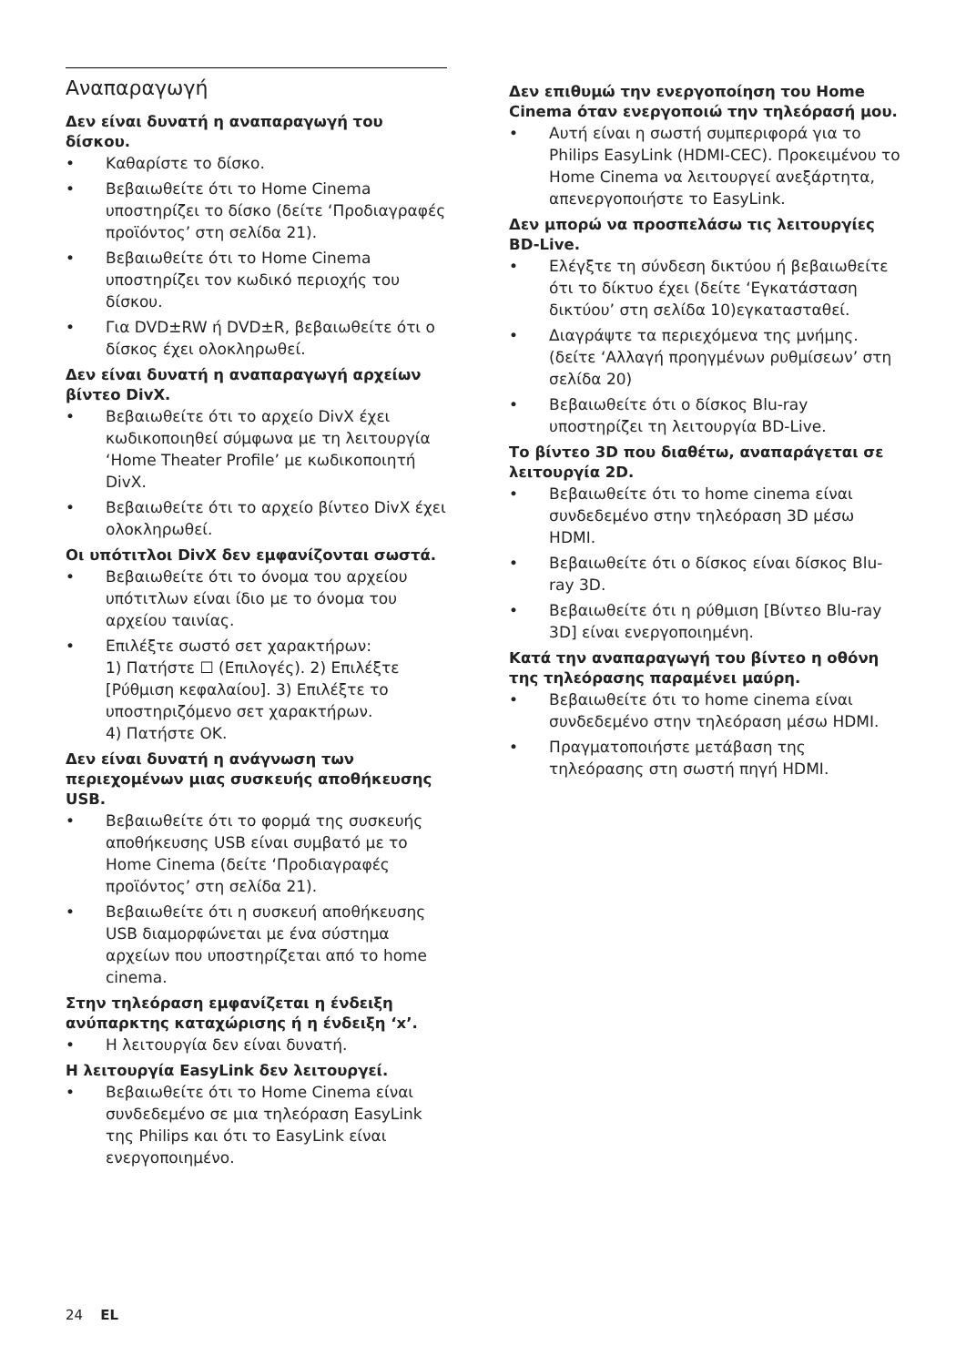Αναπαραγωγή
Δεν είναι δυνατή η αναπαραγωγή του δίσκου.
• Καθαρίστε το δίσκο.
• Βεβαιωθείτε ότι το Home Cinema υποστηρίζει το δίσκο (δείτε ‘Προδιαγραφές προϊόντος’ στη σελίδα 21).
• Βεβαιωθείτε ότι το Home Cinema υποστηρίζει τον κωδικό περιοχής του δίσκου.
• Για DVD±RW ή DVD±R, βεβαιωθείτε ότι ο δίσκος έχει ολοκληρωθεί.
Δεν είναι δυνατή η αναπαραγωγή αρχείων βίντεο DivX.
• Βεβαιωθείτε ότι το αρχείο DivX έχει κωδικοποιηθεί σύμφωνα με τη λειτουργία ‘Home Theater Profile’ με κωδικοποιητή DivX.
• Βεβαιωθείτε ότι το αρχείο βίντεο DivX έχει ολοκληρωθεί.
Οι υπότιτλοι DivX δεν εμφανίζονται σωστά.
• Βεβαιωθείτε ότι το όνομα του αρχείου υπότιτλων είναι ίδιο με το όνομα του αρχείου ταινίας.
• Επιλέξτε σωστό σετ χαρακτήρων:
1) Πατήστε ☐ (Επιλογές). 2) Επιλέξτε [Ρύθμιση κεφαλαίου]. 3) Επιλέξτε το υποστηριζόμενο σετ χαρακτήρων.
4) Πατήστε OK.
Δεν είναι δυνατή η ανάγνωση των περιεχομένων μιας συσκευής αποθήκευσης USB.
• Βεβαιωθείτε ότι το φορμά της συσκευής αποθήκευσης USB είναι συμβατό με το Home Cinema (δείτε ‘Προδιαγραφές προϊόντος’ στη σελίδα 21).
• Βεβαιωθείτε ότι η συσκευή αποθήκευσης USB διαμορφώνεται με ένα σύστημα αρχείων που υποστηρίζεται από το home cinema.
Στην τηλεόραση εμφανίζεται η ένδειξη ανύπαρκτης καταχώρισης ή η ένδειξη ‘x’.
• Η λειτουργία δεν είναι δυνατή.
Η λειτουργία EasyLink δεν λειτουργεί.
• Βεβαιωθείτε ότι το Home Cinema είναι συνδεδεμένο σε μια τηλεόραση EasyLink της Philips και ότι το EasyLink είναι ενεργοποιημένο.
Δεν επιθυμώ την ενεργοποίηση του Home Cinema όταν ενεργοποιώ την τηλεόρασή μου.
• Αυτή είναι η σωστή συμπεριφορά για το Philips EasyLink (HDMI-CEC). Προκειμένου το Home Cinema να λειτουργεί ανεξάρτητα, απενεργοποιήστε το EasyLink.
Δεν μπορώ να προσπελάσω τις λειτουργίες BD-Live.
• Ελέγξτε τη σύνδεση δικτύου ή βεβαιωθείτε ότι το δίκτυο έχει (δείτε ‘Εγκατάσταση δικτύου’ στη σελίδα 10)εγκατασταθεί.
• Διαγράψτε τα περιεχόμενα της μνήμης. (δείτε ‘Αλλαγή προηγμένων ρυθμίσεων’ στη σελίδα 20)
• Βεβαιωθείτε ότι ο δίσκος Blu-ray υποστηρίζει τη λειτουργία BD-Live.
Το βίντεο 3D που διαθέτω, αναπαράγεται σε λειτουργία 2D.
• Βεβαιωθείτε ότι το home cinema είναι συνδεδεμένο στην τηλεόραση 3D μέσω HDMI.
• Βεβαιωθείτε ότι ο δίσκος είναι δίσκος Blu-ray 3D.
• Βεβαιωθείτε ότι η ρύθμιση [Βίντεο Blu-ray 3D] είναι ενεργοποιημένη.
Κατά την αναπαραγωγή του βίντεο η οθόνη της τηλεόρασης παραμένει μαύρη.
• Βεβαιωθείτε ότι το home cinema είναι συνδεδεμένο στην τηλεόραση μέσω HDMI.
• Πραγματοποιήστε μετάβαση της τηλεόρασης στη σωστή πηγή HDMI.
24 EL